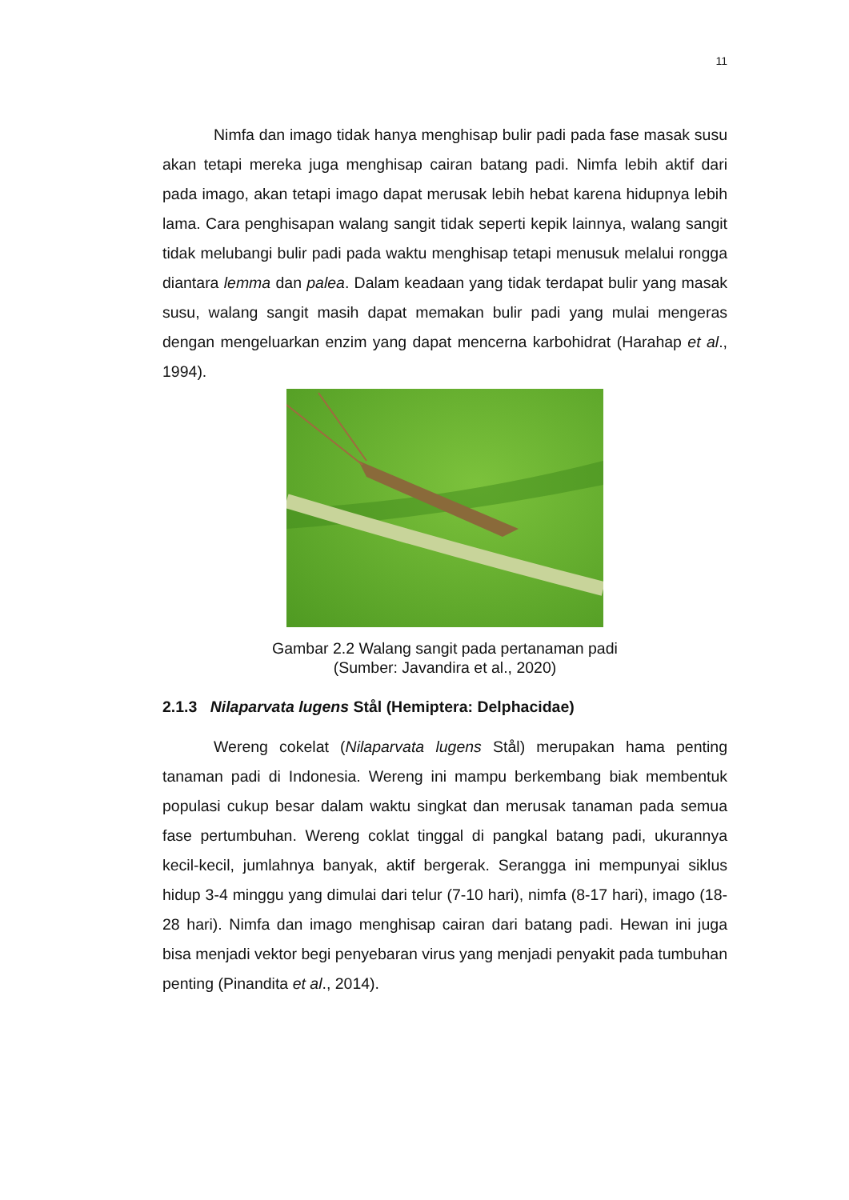11
Nimfa dan imago tidak hanya menghisap bulir padi pada fase masak susu akan tetapi mereka juga menghisap cairan batang padi. Nimfa lebih aktif dari pada imago, akan tetapi imago dapat merusak lebih hebat karena hidupnya lebih lama. Cara penghisapan walang sangit tidak seperti kepik lainnya, walang sangit tidak melubangi bulir padi pada waktu menghisap tetapi menusuk melalui rongga diantara lemma dan palea. Dalam keadaan yang tidak terdapat bulir yang masak susu, walang sangit masih dapat memakan bulir padi yang mulai mengeras dengan mengeluarkan enzim yang dapat mencerna karbohidrat (Harahap et al., 1994).
Gambar 2.2 Walang sangit pada pertanaman padi
(Sumber: Javandira et al., 2020)
2.1.3 Nilaparvata lugens Stål (Hemiptera: Delphacidae)
Wereng cokelat (Nilaparvata lugens Stål) merupakan hama penting tanaman padi di Indonesia. Wereng ini mampu berkembang biak membentuk populasi cukup besar dalam waktu singkat dan merusak tanaman pada semua fase pertumbuhan. Wereng coklat tinggal di pangkal batang padi, ukurannya kecil-kecil, jumlahnya banyak, aktif bergerak. Serangga ini mempunyai siklus hidup 3-4 minggu yang dimulai dari telur (7-10 hari), nimfa (8-17 hari), imago (18-28 hari). Nimfa dan imago menghisap cairan dari batang padi. Hewan ini juga bisa menjadi vektor begi penyebaran virus yang menjadi penyakit pada tumbuhan penting (Pinandita et al., 2014).